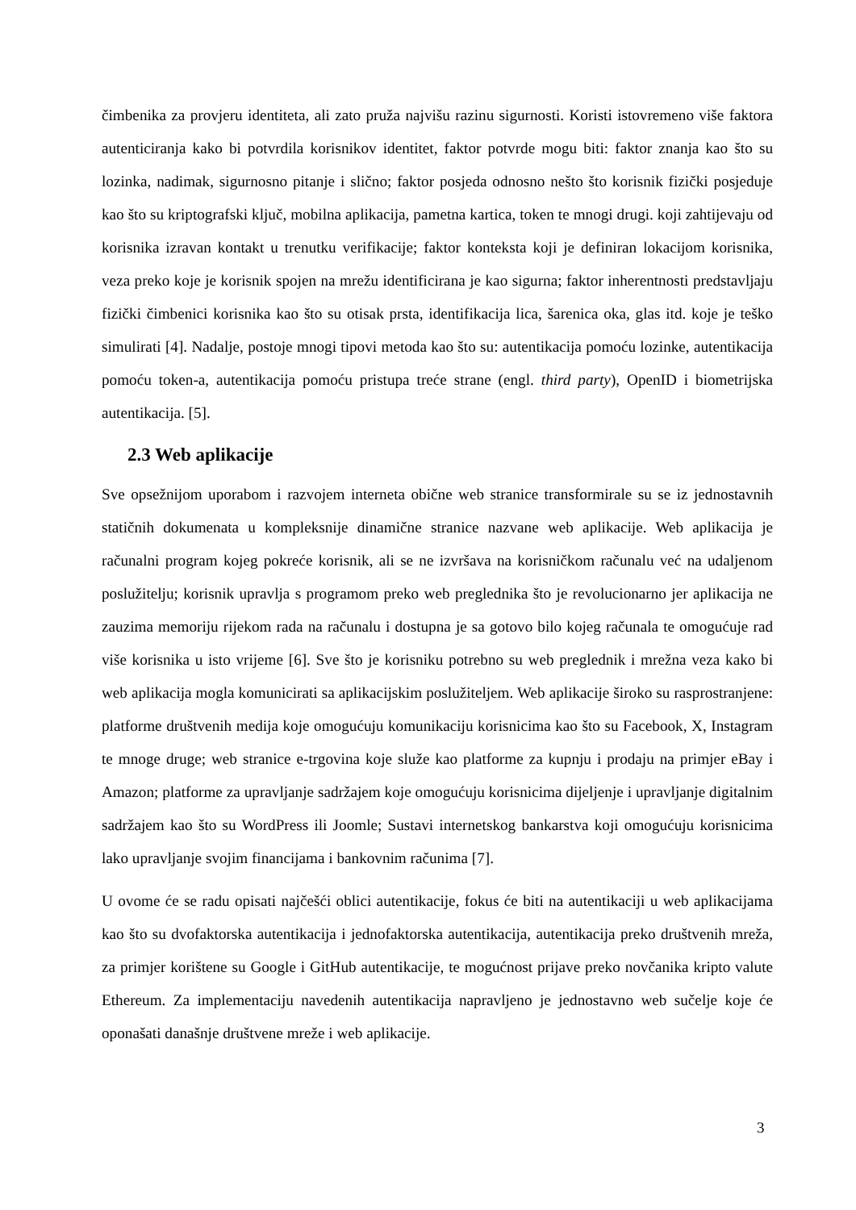čimbenika za provjeru identiteta, ali zato pruža najvišu razinu sigurnosti. Koristi istovremeno više faktora autenticiranja kako bi potvrdila korisnikov identitet, faktor potvrde mogu biti: faktor znanja kao što su lozinka, nadimak, sigurnosno pitanje i slično; faktor posjeda odnosno nešto što korisnik fizički posjeduje kao što su kriptografski ključ, mobilna aplikacija, pametna kartica, token te mnogi drugi. koji zahtijevaju od korisnika izravan kontakt u trenutku verifikacije; faktor konteksta koji je definiran lokacijom korisnika, veza preko koje je korisnik spojen na mrežu identificirana je kao sigurna; faktor inherentnosti predstavljaju fizički čimbenici korisnika kao što su otisak prsta, identifikacija lica, šarenica oka, glas itd. koje je teško simulirati [4]. Nadalje, postoje mnogi tipovi metoda kao što su: autentikacija pomoću lozinke, autentikacija pomoću token-a, autentikacija pomoću pristupa treće strane (engl. third party), OpenID i biometrijska autentikacija. [5].
2.3 Web aplikacije
Sve opsežnijom uporabom i razvojem interneta obične web stranice transformirale su se iz jednostavnih statičnih dokumenata u kompleksnije dinamične stranice nazvane web aplikacije. Web aplikacija je računalni program kojeg pokreće korisnik, ali se ne izvršava na korisničkom računalu već na udaljenom poslužitelju; korisnik upravlja s programom preko web preglednika što je revolucionarno jer aplikacija ne zauzima memoriju rijekom rada na računalu i dostupna je sa gotovo bilo kojeg računala te omogućuje rad više korisnika u isto vrijeme [6]. Sve što je korisniku potrebno su web preglednik i mrežna veza kako bi web aplikacija mogla komunicirati sa aplikacijskim poslužiteljem. Web aplikacije široko su rasprostranjene: platforme društvenih medija koje omogućuju komunikaciju korisnicima kao što su Facebook, X, Instagram te mnoge druge; web stranice e-trgovina koje služe kao platforme za kupnju i prodaju na primjer eBay i Amazon; platforme za upravljanje sadržajem koje omogućuju korisnicima dijeljenje i upravljanje digitalnim sadržajem kao što su WordPress ili Joomle; Sustavi internetskog bankarstva koji omogućuju korisnicima lako upravljanje svojim financijama i bankovnim računima [7].
U ovome će se radu opisati najčešći oblici autentikacije, fokus će biti na autentikaciji u web aplikacijama kao što su dvofaktorska autentikacija i jednofaktorska autentikacija, autentikacija preko društvenih mreža, za primjer korištene su Google i GitHub autentikacije, te mogućnost prijave preko novčanika kripto valute Ethereum. Za implementaciju navedenih autentikacija napravljeno je jednostavno web sučelje koje će oponašati današnje društvene mreže i web aplikacije.
3